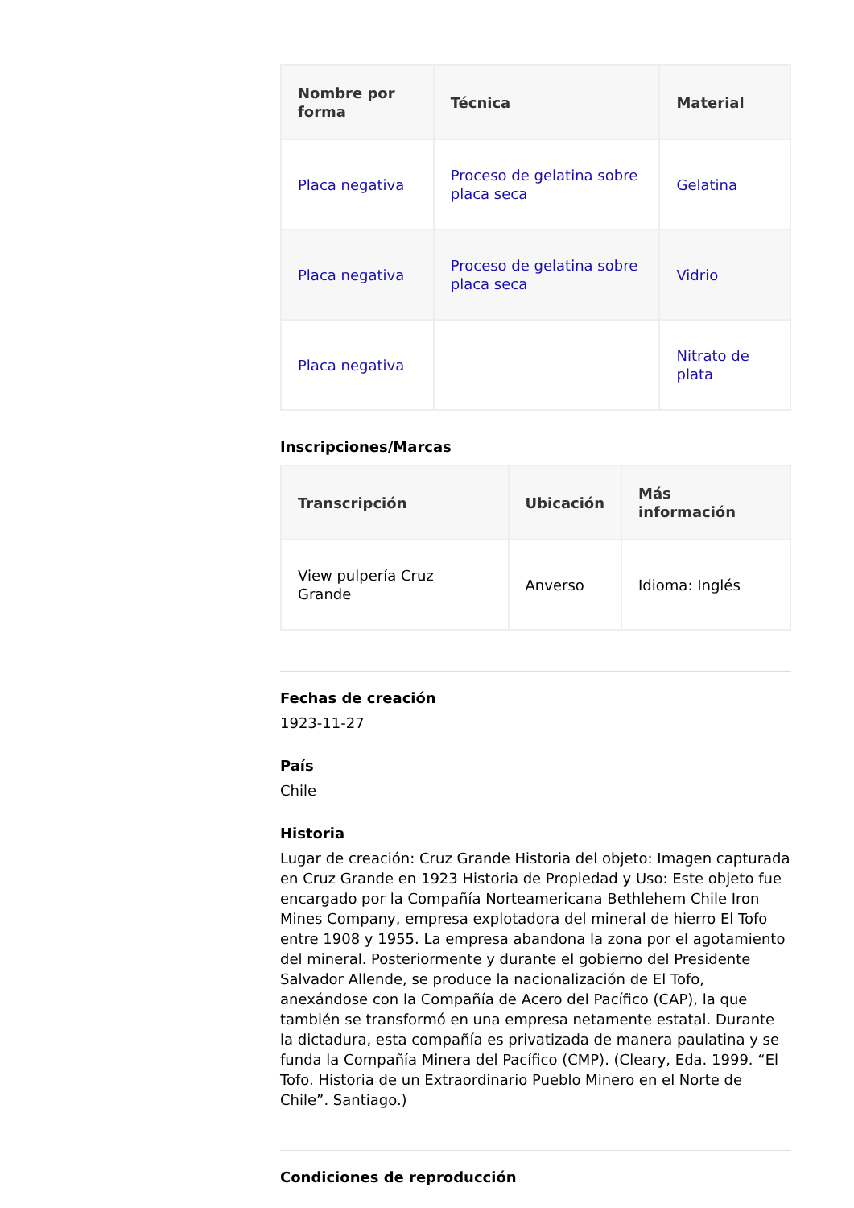| Nombre por forma | Técnica | Material |
| --- | --- | --- |
| Placa negativa | Proceso de gelatina sobre placa seca | Gelatina |
| Placa negativa | Proceso de gelatina sobre placa seca | Vidrio |
| Placa negativa | | Nitrato de plata |
Inscripciones/Marcas
| Transcripción | Ubicación | Más información |
| --- | --- | --- |
| View pulpería Cruz Grande | Anverso | Idioma: Inglés |
Fechas de creación
1923-11-27
País
Chile
Historia
Lugar de creación: Cruz Grande Historia del objeto: Imagen capturada en Cruz Grande en 1923 Historia de Propiedad y Uso: Este objeto fue encargado por la Compañía Norteamericana Bethlehem Chile Iron Mines Company, empresa explotadora del mineral de hierro El Tofo entre 1908 y 1955. La empresa abandona la zona por el agotamiento del mineral. Posteriormente y durante el gobierno del Presidente Salvador Allende, se produce la nacionalización de El Tofo, anexándose con la Compañía de Acero del Pacífico (CAP), la que también se transformó en una empresa netamente estatal. Durante la dictadura, esta compañía es privatizada de manera paulatina y se funda la Compañía Minera del Pacífico (CMP). (Cleary, Eda. 1999. “El Tofo. Historia de un Extraordinario Pueblo Minero en el Norte de Chile”. Santiago.)
Condiciones de reproducción